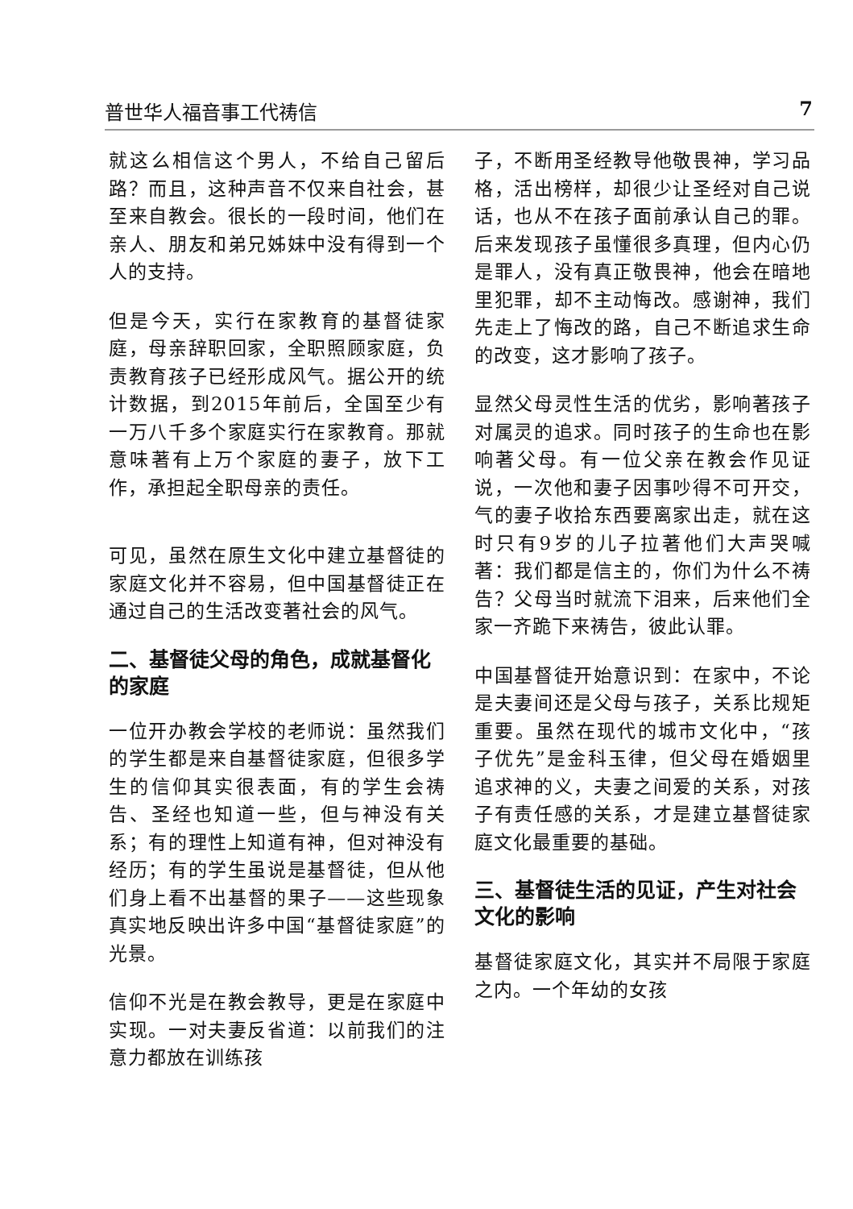普世华人福音事工代祷信 7
就这么相信这个男人，不给自己留后路？而且，这种声音不仅来自社会，甚至来自教会。很长的一段时间，他们在亲人、朋友和弟兄姊妹中没有得到一个人的支持。
但是今天，实行在家教育的基督徒家庭，母亲辞职回家，全职照顾家庭，负责教育孩子已经形成风气。据公开的统计数据，到2015年前后，全国至少有一万八千多个家庭实行在家教育。那就意味著有上万个家庭的妻子，放下工作，承担起全职母亲的责任。
可见，虽然在原生文化中建立基督徒的家庭文化并不容易，但中国基督徒正在通过自己的生活改变著社会的风气。
二、基督徒父母的角色，成就基督化的家庭
一位开办教会学校的老师说：虽然我们的学生都是来自基督徒家庭，但很多学生的信仰其实很表面，有的学生会祷告、圣经也知道一些，但与神没有关系；有的理性上知道有神，但对神没有经历；有的学生虽说是基督徒，但从他们身上看不出基督的果子——这些现象真实地反映出许多中国“基督徒家庭”的光景。
信仰不光是在教会教导，更是在家庭中实现。一对夫妻反省道：以前我们的注意力都放在训练孩
子，不断用圣经教导他敬畏神，学习品格，活出榜样，却很少让圣经对自己说话，也从不在孩子面前承认自己的罪。后来发现孩子虽懂很多真理，但内心仍是罪人，没有真正敬畏神，他会在暗地里犯罪，却不主动悔改。感谢神，我们先走上了悔改的路，自己不断追求生命的改变，这才影响了孩子。
显然父母灵性生活的优劣，影响著孩子对属灵的追求。同时孩子的生命也在影响著父母。有一位父亲在教会作见证说，一次他和妻子因事吵得不可开交，气的妻子收拾东西要离家出走，就在这时只有9岁的儿子拉著他们大声哭喊著：我们都是信主的，你们为什么不祷告？父母当时就流下泪来，后来他们全家一齐跪下来祷告，彼此认罪。
中国基督徒开始意识到：在家中，不论是夫妻间还是父母与孩子，关系比规矩重要。虽然在现代的城市文化中，“孩子优先”是金科玉律，但父母在婚姻里追求神的义，夫妻之间爱的关系，对孩子有责任感的关系，才是建立基督徒家庭文化最重要的基础。
三、基督徒生活的见证，产生对社会文化的影响
基督徒家庭文化，其实并不局限于家庭之内。一个年幼的女孩